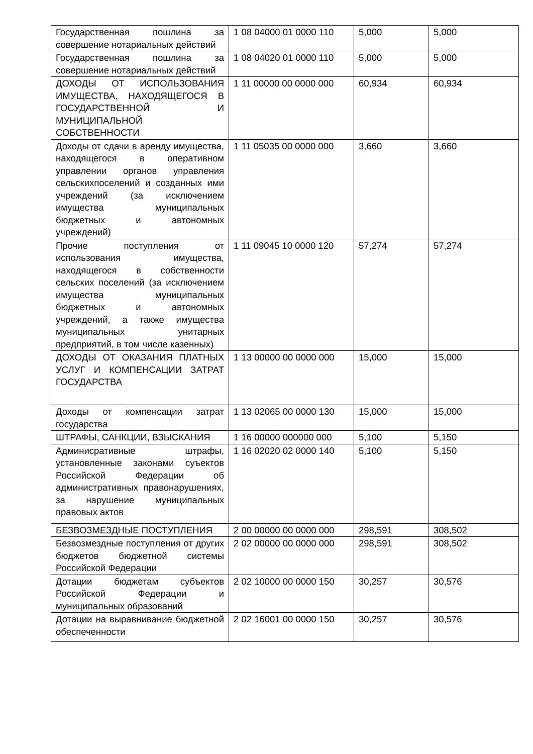| Государственная пошлина за совершение нотариальных действий | 1 08 04000 01 0000 110 | 5,000 | 5,000 |
| Государственная пошлина за совершение нотариальных действий | 1 08 04020 01 0000 110 | 5,000 | 5,000 |
| ДОХОДЫ ОТ ИСПОЛЬЗОВАНИЯ ИМУЩЕСТВА, НАХОДЯЩЕГОСЯ В ГОСУДАРСТВЕННОЙ И МУНИЦИПАЛЬНОЙ СОБСТВЕННОСТИ | 1 11 00000 00 0000 000 | 60,934 | 60,934 |
| Доходы от сдачи в аренду имущества, находящегося в оперативном управлении органов управления сельскихпоселений и созданных ими учреждений (за исключением имущества муниципальных бюджетных и автономных учреждений) | 1 11 05035 00 0000 000 | 3,660 | 3,660 |
| Прочие поступления от использования имущества, находящегося в собственности сельских поселений (за исключением имущества муниципальных бюджетных и автономных учреждений, а также имущества муниципальных унитарных предприятий, в том числе казенных) | 1 11 09045 10 0000 120 | 57,274 | 57,274 |
| ДОХОДЫ ОТ ОКАЗАНИЯ ПЛАТНЫХ УСЛУГ И КОМПЕНСАЦИИ ЗАТРАТ ГОСУДАРСТВА | 1 13 00000 00 0000 000 | 15,000 | 15,000 |
| Доходы от компенсации затрат государства | 1 13 02065 00 0000 130 | 15,000 | 15,000 |
| ШТРАФЫ, САНКЦИИ, ВЗЫСКАНИЯ | 1 16 00000 000000 000 | 5,100 | 5,150 |
| Админисративные штрафы, установленные законами суъектов Российской Федерации об административных правонарушениях, за нарушение муниципальных правовых актов | 1 16 02020 02 0000 140 | 5,100 | 5,150 |
| БЕЗВОЗМЕЗДНЫЕ ПОСТУПЛЕНИЯ | 2 00 00000 00 0000 000 | 298,591 | 308,502 |
| Безвозмездные поступления от других бюджетов бюджетной системы Российской Федерации | 2 02 00000 00 0000 000 | 298,591 | 308,502 |
| Дотации бюджетам субъектов Российской Федерации и муниципальных образований | 2 02 10000 00 0000 150 | 30,257 | 30,576 |
| Дотации на выравнивание бюджетной обеспеченности | 2 02 16001 00 0000 150 | 30,257 | 30,576 |